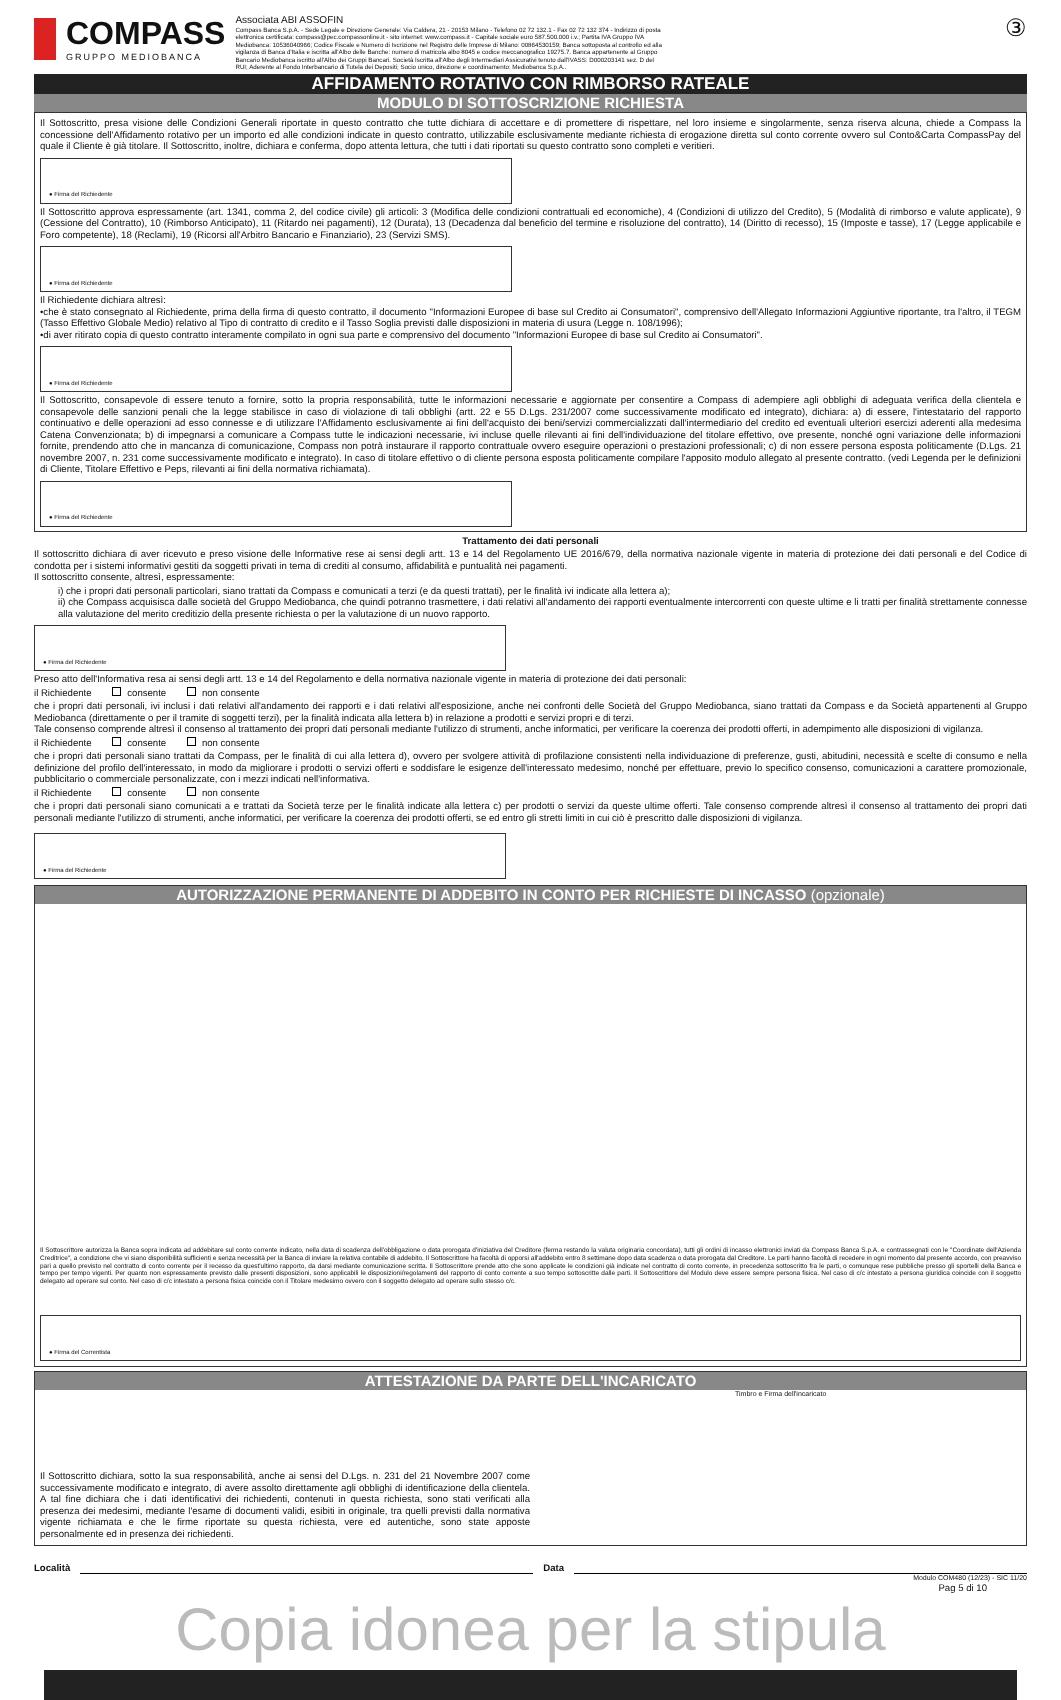COMPASS
GRUPPO MEDIOBANCA
Associata ABI ASSOFIN
Compass Banca S.p.A. - Sede Legale e Direzione Generale: Via Caldera, 21 - 20153 Milano - Telefono 02 72 132.1 - Fax 02 72 132 374 - Indirizzo di posta elettronica certificata: compass@pec.compassonline.it - sito internet: www.compass.it - Capitale sociale euro 587.500.000 i.v.; Partita IVA Gruppo IVA Mediobanca: 10536040966; Codice Fiscale e Numero di Iscrizione nel Registro delle Imprese di Milano: 00864530159; Banca sottoposta al controllo ed alla vigilanza di Banca d'Italia e iscritta all'Albo delle Banche: numero di matricola albo 8045 e codice meccanografico 19275.7. Banca appartenente al Gruppo Bancario Mediobanca iscritto all'Albo dei Gruppi Bancari. Società Iscritta all'Albo degli Intermediari Assicurativi tenuto dall'IVASS: D000203141 sez. D del RUI; Aderente al Fondo Interbancario di Tutela dei Depositi; Socio unico, direzione e coordinamento: Mediobanca S.p.A..
③
AFFIDAMENTO ROTATIVO CON RIMBORSO RATEALE
MODULO DI SOTTOSCRIZIONE RICHIESTA
Il Sottoscritto, presa visione delle Condizioni Generali riportate in questo contratto che tutte dichiara di accettare e di promettere di rispettare, nel loro insieme e singolarmente, senza riserva alcuna, chiede a Compass la concessione dell'Affidamento rotativo per un importo ed alle condizioni indicate in questo contratto, utilizzabile esclusivamente mediante richiesta di erogazione diretta sul conto corrente ovvero sul Conto&Carta CompassPay del quale il Cliente è già titolare. Il Sottoscritto, inoltre, dichiara e conferma, dopo attenta lettura, che tutti i dati riportati su questo contratto sono completi e veritieri.
● Firma del Richiedente
Il Sottoscritto approva espressamente (art. 1341, comma 2, del codice civile) gli articoli: 3 (Modifica delle condizioni contrattuali ed economiche), 4 (Condizioni di utilizzo del Credito), 5 (Modalità di rimborso e valute applicate), 9 (Cessione del Contratto), 10 (Rimborso Anticipato), 11 (Ritardo nei pagamenti), 12 (Durata), 13 (Decadenza dal beneficio del termine e risoluzione del contratto), 14 (Diritto di recesso), 15 (Imposte e tasse), 17 (Legge applicabile e Foro competente), 18 (Reclami), 19 (Ricorsi all'Arbitro Bancario e Finanziario), 23 (Servizi SMS).
● Firma del Richiedente
Il Richiedente dichiara altresì:
•che è stato consegnato al Richiedente, prima della firma di questo contratto, il documento "Informazioni Europee di base sul Credito ai Consumatori", comprensivo dell'Allegato Informazioni Aggiuntive riportante, tra l'altro, il TEGM (Tasso Effettivo Globale Medio) relativo al Tipo di contratto di credito e il Tasso Soglia previsti dalle disposizioni in materia di usura (Legge n. 108/1996);
•di aver ritirato copia di questo contratto interamente compilato in ogni sua parte e comprensivo del documento "Informazioni Europee di base sul Credito ai Consumatori".
● Firma del Richiedente
Il Sottoscritto, consapevole di essere tenuto a fornire, sotto la propria responsabilità, tutte le informazioni necessarie e aggiornate per consentire a Compass di adempiere agli obblighi di adeguata verifica della clientela e consapevole delle sanzioni penali che la legge stabilisce in caso di violazione di tali obblighi (artt. 22 e 55 D.Lgs. 231/2007 come successivamente modificato ed integrato), dichiara: a) di essere, l'intestatario del rapporto continuativo e delle operazioni ad esso connesse e di utilizzare l'Affidamento esclusivamente ai fini dell'acquisto dei beni/servizi commercializzati dall'intermediario del credito ed eventuali ulteriori esercizi aderenti alla medesima Catena Convenzionata; b) di impegnarsi a comunicare a Compass tutte le indicazioni necessarie, ivi incluse quelle rilevanti ai fini dell'individuazione del titolare effettivo, ove presente, nonché ogni variazione delle informazioni fornite, prendendo atto che in mancanza di comunicazione, Compass non potrà instaurare il rapporto contrattuale ovvero eseguire operazioni o prestazioni professionali; c) di non essere persona esposta politicamente (D.Lgs. 21 novembre 2007, n. 231 come successivamente modificato e integrato). In caso di titolare effettivo o di cliente persona esposta politicamente compilare l'apposito modulo allegato al presente contratto. (vedi Legenda per le definizioni di Cliente, Titolare Effettivo e Peps, rilevanti ai fini della normativa richiamata).
● Firma del Richiedente
Trattamento dei dati personali
Il sottoscritto dichiara di aver ricevuto e preso visione delle Informative rese ai sensi degli artt. 13 e 14 del Regolamento UE 2016/679, della normativa nazionale vigente in materia di protezione dei dati personali e del Codice di condotta per i sistemi informativi gestiti da soggetti privati in tema di crediti al consumo, affidabilità e puntualità nei pagamenti.
Il sottoscritto consente, altresì, espressamente:
i) che i propri dati personali particolari, siano trattati da Compass e comunicati a terzi (e da questi trattati), per le finalità ivi indicate alla lettera a);
ii) che Compass acquisisca dalle società del Gruppo Mediobanca, che quindi potranno trasmettere, i dati relativi all'andamento dei rapporti eventualmente intercorrenti con queste ultime e li tratti per finalità strettamente connesse alla valutazione del merito creditizio della presente richiesta o per la valutazione di un nuovo rapporto.
● Firma del Richiedente
Preso atto dell'Informativa resa ai sensi degli artt. 13 e 14 del Regolamento e della normativa nazionale vigente in materia di protezione dei dati personali:
il Richiedente consente non consente
che i propri dati personali, ivi inclusi i dati relativi all'andamento dei rapporti e i dati relativi all'esposizione, anche nei confronti delle Società del Gruppo Mediobanca, siano trattati da Compass e da Società appartenenti al Gruppo Mediobanca (direttamente o per il tramite di soggetti terzi), per la finalità indicata alla lettera b) in relazione a prodotti e servizi propri e di terzi.
Tale consenso comprende altresì il consenso al trattamento dei propri dati personali mediante l'utilizzo di strumenti, anche informatici, per verificare la coerenza dei prodotti offerti, in adempimento alle disposizioni di vigilanza.
il Richiedente consente non consente
che i propri dati personali siano trattati da Compass, per le finalità di cui alla lettera d), ovvero per svolgere attività di profilazione consistenti nella individuazione di preferenze, gusti, abitudini, necessità e scelte di consumo e nella definizione del profilo dell'interessato, in modo da migliorare i prodotti o servizi offerti e soddisfare le esigenze dell'interessato medesimo, nonché per effettuare, previo lo specifico consenso, comunicazioni a carattere promozionale, pubblicitario o commerciale personalizzate, con i mezzi indicati nell'informativa.
il Richiedente consente non consente
che i propri dati personali siano comunicati a e trattati da Società terze per le finalità indicate alla lettera c) per prodotti o servizi da queste ultime offerti. Tale consenso comprende altresì il consenso al trattamento dei propri dati personali mediante l'utilizzo di strumenti, anche informatici, per verificare la coerenza dei prodotti offerti, se ed entro gli stretti limiti in cui ciò è prescritto dalle disposizioni di vigilanza.
● Firma del Richiedente
AUTORIZZAZIONE PERMANENTE DI ADDEBITO IN CONTO PER RICHIESTE DI INCASSO (opzionale)
Il Sottoscrittore autorizza la Banca sopra indicata ad addebitare sul conto corrente indicato, nella data di scadenza dell'obbligazione o data prorogata d'iniziativa del Creditore (ferma restando la valuta originaria concordata), tutti gli ordini di incasso elettronici inviati da Compass Banca S.p.A. e contrassegnati con le "Coordinate dell'Azienda Creditrice", a condizione che vi siano disponibilità sufficienti e senza necessità per la Banca di inviare la relativa contabile di addebito. Il Sottoscrittore ha facoltà di opporsi all'addebito entro 8 settimane dopo data scadenza o data prorogata dal Creditore. Le parti hanno facoltà di recedere in ogni momento dal presente accordo, con preavviso pari a quello previsto nel contratto di conto corrente per il recesso da quest'ultimo rapporto, da darsi mediante comunicazione scritta. Il Sottoscrittore prende atto che sono applicate le condizioni già indicate nel contratto di conto corrente, in precedenza sottoscritto fra le parti, o comunque rese pubbliche presso gli sportelli della Banca e tempo per tempo vigenti. Per quanto non espressamente previsto dalle presenti disposizioni, sono applicabili le disposizioni/regolamenti del rapporto di conto corrente a suo tempo sottoscritte dalle parti. Il Sottoscrittore del Modulo deve essere sempre persona fisica. Nel caso di c/c intestato a persona giuridica coincide con il soggetto delegato ad operare sul conto. Nel caso di c/c intestato a persona fisica coincide con il Titolare medesimo ovvero con il soggetto delegato ad operare sullo stesso c/c.
● Firma del Correntista
ATTESTAZIONE DA PARTE DELL'INCARICATO
Timbro e Firma dell'incaricato
Il Sottoscritto dichiara, sotto la sua responsabilità, anche ai sensi del D.Lgs. n. 231 del 21 Novembre 2007 come successivamente modificato e integrato, di avere assolto direttamente agli obblighi di identificazione della clientela. A tal fine dichiara che i dati identificativi dei richiedenti, contenuti in questa richiesta, sono stati verificati alla presenza dei medesimi, mediante l'esame di documenti validi, esibiti in originale, tra quelli previsti dalla normativa vigente richiamata e che le firme riportate su questa richiesta, vere ed autentiche, sono state apposte personalmente ed in presenza dei richiedenti.
Località Data
Modulo COM480 (12/23) - SIC 11/20
Pag 5 di 10
Copia idonea per la stipula